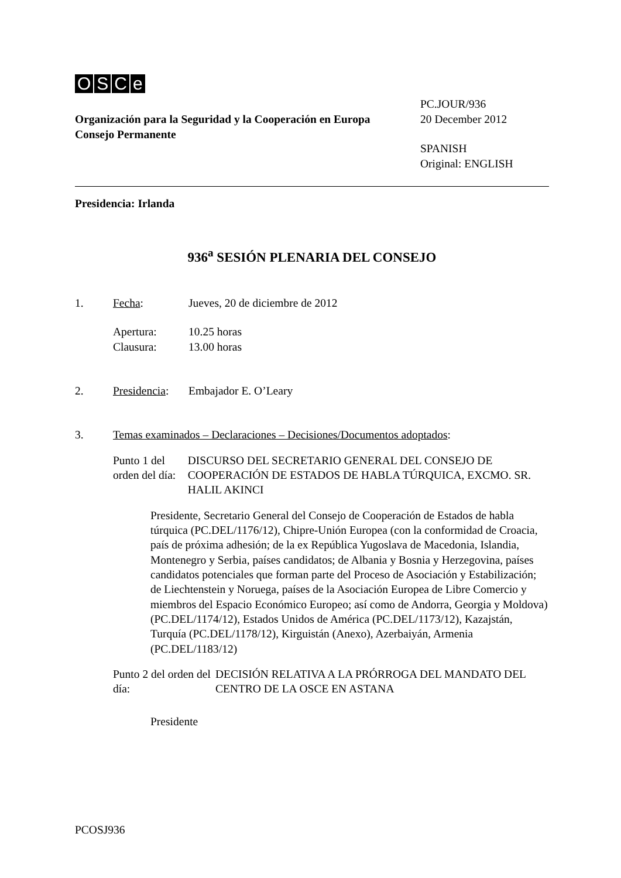OSCe
Organización para la Seguridad y la Cooperación en Europa
Consejo Permanente
PC.JOUR/936
20 December 2012
SPANISH
Original: ENGLISH
Presidencia: Irlanda
936<sup>a</sup> SESIÓN PLENARIA DEL CONSEJO
1. Fecha: Jueves, 20 de diciembre de 2012
Apertura:
Clausura:
10.25 horas
13.00 horas
2. Presidencia:
Embajador E. O’Leary
3. Temas examinados – Declaraciones – Decisiones/Documentos adoptados:
Punto 1 del orden del día:
DISCURSO DEL SECRETARIO GENERAL DEL CONSEJO DE COOPERACIÓN DE ESTADOS DE HABLA TÚRQUICA, EXCMO. SR. HALIL AKINCI
Presidente, Secretario General del Consejo de Cooperación de Estados de habla túrquica (PC.DEL/1176/12), Chipre-Unión Europea (con la conformidad de Croacia, país de próxima adhesión; de la ex República Yugoslava de Macedonia, Islandia, Montenegro y Serbia, países candidatos; de Albania y Bosnia y Herzegovina, países candidatos potenciales que forman parte del Proceso de Asociación y Estabilización; de Liechtenstein y Noruega, países de la Asociación Europea de Libre Comercio y miembros del Espacio Económico Europeo; así como de Andorra, Georgia y Moldova) (PC.DEL/1174/12), Estados Unidos de América (PC.DEL/1173/12), Kazajstán, Turquía (PC.DEL/1178/12), Kirguistán (Anexo), Azerbaiyán, Armenia (PC.DEL/1183/12)
Punto 2 del orden del día:
DECISIÓN RELATIVA A LA PRÓRROGA DEL MANDATO DEL CENTRO DE LA OSCE EN ASTANA
Presidente
PCOSJ936